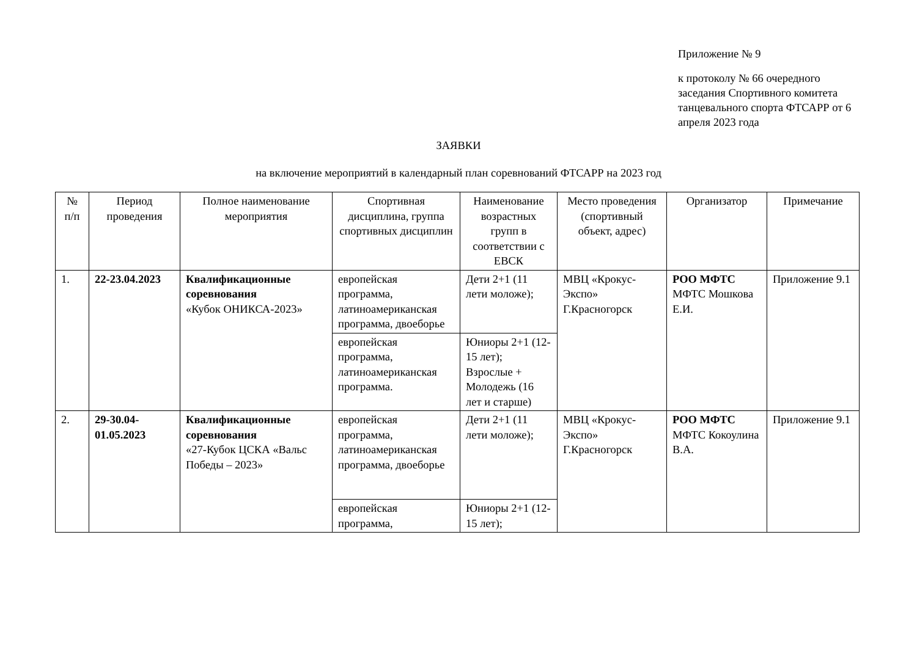Приложение № 9
к протоколу № 66 очередного заседания Спортивного комитета танцевального спорта ФТСАРР от 6 апреля 2023 года
ЗАЯВКИ
на включение мероприятий в календарный план соревнований ФТСАРР на 2023 год
| № п/п | Период проведения | Полное наименование мероприятия | Спортивная дисциплина, группа спортивных дисциплин | Наименование возрастных групп в соответствии с ЕВСК | Место проведения (спортивный объект, адрес) | Организатор | Примечание |
| --- | --- | --- | --- | --- | --- | --- | --- |
| 1. | 22-23.04.2023 | Квалификационные соревнования «Кубок ОНИКСА-2023» | европейская программа, латиноамериканская программа, двоеборье | Дети 2+1 (11 лети моложе); | МВЦ «Крокус-Экспо» Г.Красногорск | РОО МФТС МФТС Мошкова Е.И. | Приложение 9.1 |
| | | | европейская программа, латиноамериканская программа. | Юниоры 2+1 (12-15 лет); Взрослые + Молодежь (16 лет и старше) | | | |
| 2. | 29-30.04-01.05.2023 | Квалификационные соревнования «27-Кубок ЦСКА «Вальс Победы – 2023» | европейская программа, латиноамериканская программа, двоеборье | Дети 2+1 (11 лети моложе); | МВЦ «Крокус-Экспо» Г.Красногорск | РОО МФТС МФТС Кокоулина В.А. | Приложение 9.1 |
| | | | европейская программа, | Юниоры 2+1 (12-15 лет); | | | |